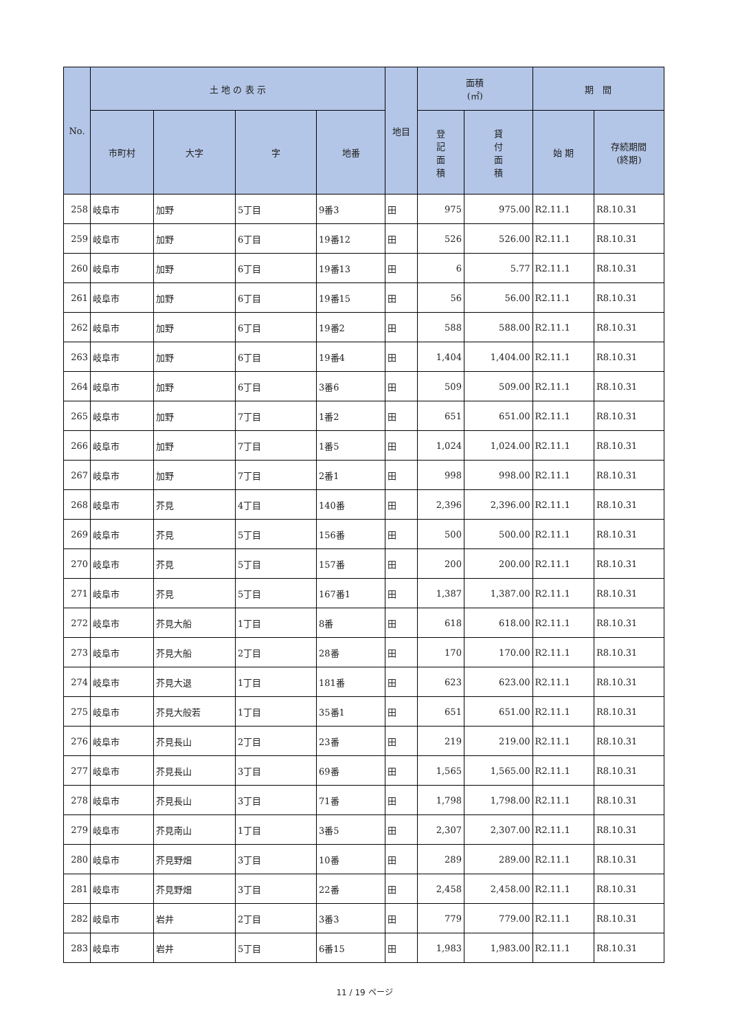| No. | 土 地 の 表 示 | | | | 地目 | 面積 (㎡) | | 期 間 | |
| --- | --- | --- | --- | --- | --- | --- | --- | --- | --- |
| | 市町村 | 大字 | 字 | 地番 | | 登 記 面 積 | 貸 付 面 積 | 始 期 | 存続期間 (終期) |
| 258 | 岐阜市 | 加野 | 5丁目 | 9番3 | 田 | 975 | 975.00 | R2.11.1 | R8.10.31 |
| 259 | 岐阜市 | 加野 | 6丁目 | 19番12 | 田 | 526 | 526.00 | R2.11.1 | R8.10.31 |
| 260 | 岐阜市 | 加野 | 6丁目 | 19番13 | 田 | 6 | 5.77 | R2.11.1 | R8.10.31 |
| 261 | 岐阜市 | 加野 | 6丁目 | 19番15 | 田 | 56 | 56.00 | R2.11.1 | R8.10.31 |
| 262 | 岐阜市 | 加野 | 6丁目 | 19番2 | 田 | 588 | 588.00 | R2.11.1 | R8.10.31 |
| 263 | 岐阜市 | 加野 | 6丁目 | 19番4 | 田 | 1,404 | 1,404.00 | R2.11.1 | R8.10.31 |
| 264 | 岐阜市 | 加野 | 6丁目 | 3番6 | 田 | 509 | 509.00 | R2.11.1 | R8.10.31 |
| 265 | 岐阜市 | 加野 | 7丁目 | 1番2 | 田 | 651 | 651.00 | R2.11.1 | R8.10.31 |
| 266 | 岐阜市 | 加野 | 7丁目 | 1番5 | 田 | 1,024 | 1,024.00 | R2.11.1 | R8.10.31 |
| 267 | 岐阜市 | 加野 | 7丁目 | 2番1 | 田 | 998 | 998.00 | R2.11.1 | R8.10.31 |
| 268 | 岐阜市 | 芥見 | 4丁目 | 140番 | 田 | 2,396 | 2,396.00 | R2.11.1 | R8.10.31 |
| 269 | 岐阜市 | 芥見 | 5丁目 | 156番 | 田 | 500 | 500.00 | R2.11.1 | R8.10.31 |
| 270 | 岐阜市 | 芥見 | 5丁目 | 157番 | 田 | 200 | 200.00 | R2.11.1 | R8.10.31 |
| 271 | 岐阜市 | 芥見 | 5丁目 | 167番1 | 田 | 1,387 | 1,387.00 | R2.11.1 | R8.10.31 |
| 272 | 岐阜市 | 芥見大船 | 1丁目 | 8番 | 田 | 618 | 618.00 | R2.11.1 | R8.10.31 |
| 273 | 岐阜市 | 芥見大船 | 2丁目 | 28番 | 田 | 170 | 170.00 | R2.11.1 | R8.10.31 |
| 274 | 岐阜市 | 芥見大退 | 1丁目 | 181番 | 田 | 623 | 623.00 | R2.11.1 | R8.10.31 |
| 275 | 岐阜市 | 芥見大般若 | 1丁目 | 35番1 | 田 | 651 | 651.00 | R2.11.1 | R8.10.31 |
| 276 | 岐阜市 | 芥見長山 | 2丁目 | 23番 | 田 | 219 | 219.00 | R2.11.1 | R8.10.31 |
| 277 | 岐阜市 | 芥見長山 | 3丁目 | 69番 | 田 | 1,565 | 1,565.00 | R2.11.1 | R8.10.31 |
| 278 | 岐阜市 | 芥見長山 | 3丁目 | 71番 | 田 | 1,798 | 1,798.00 | R2.11.1 | R8.10.31 |
| 279 | 岐阜市 | 芥見南山 | 1丁目 | 3番5 | 田 | 2,307 | 2,307.00 | R2.11.1 | R8.10.31 |
| 280 | 岐阜市 | 芥見野畑 | 3丁目 | 10番 | 田 | 289 | 289.00 | R2.11.1 | R8.10.31 |
| 281 | 岐阜市 | 芥見野畑 | 3丁目 | 22番 | 田 | 2,458 | 2,458.00 | R2.11.1 | R8.10.31 |
| 282 | 岐阜市 | 岩井 | 2丁目 | 3番3 | 田 | 779 | 779.00 | R2.11.1 | R8.10.31 |
| 283 | 岐阜市 | 岩井 | 5丁目 | 6番15 | 田 | 1,983 | 1,983.00 | R2.11.1 | R8.10.31 |
11 / 19 ページ